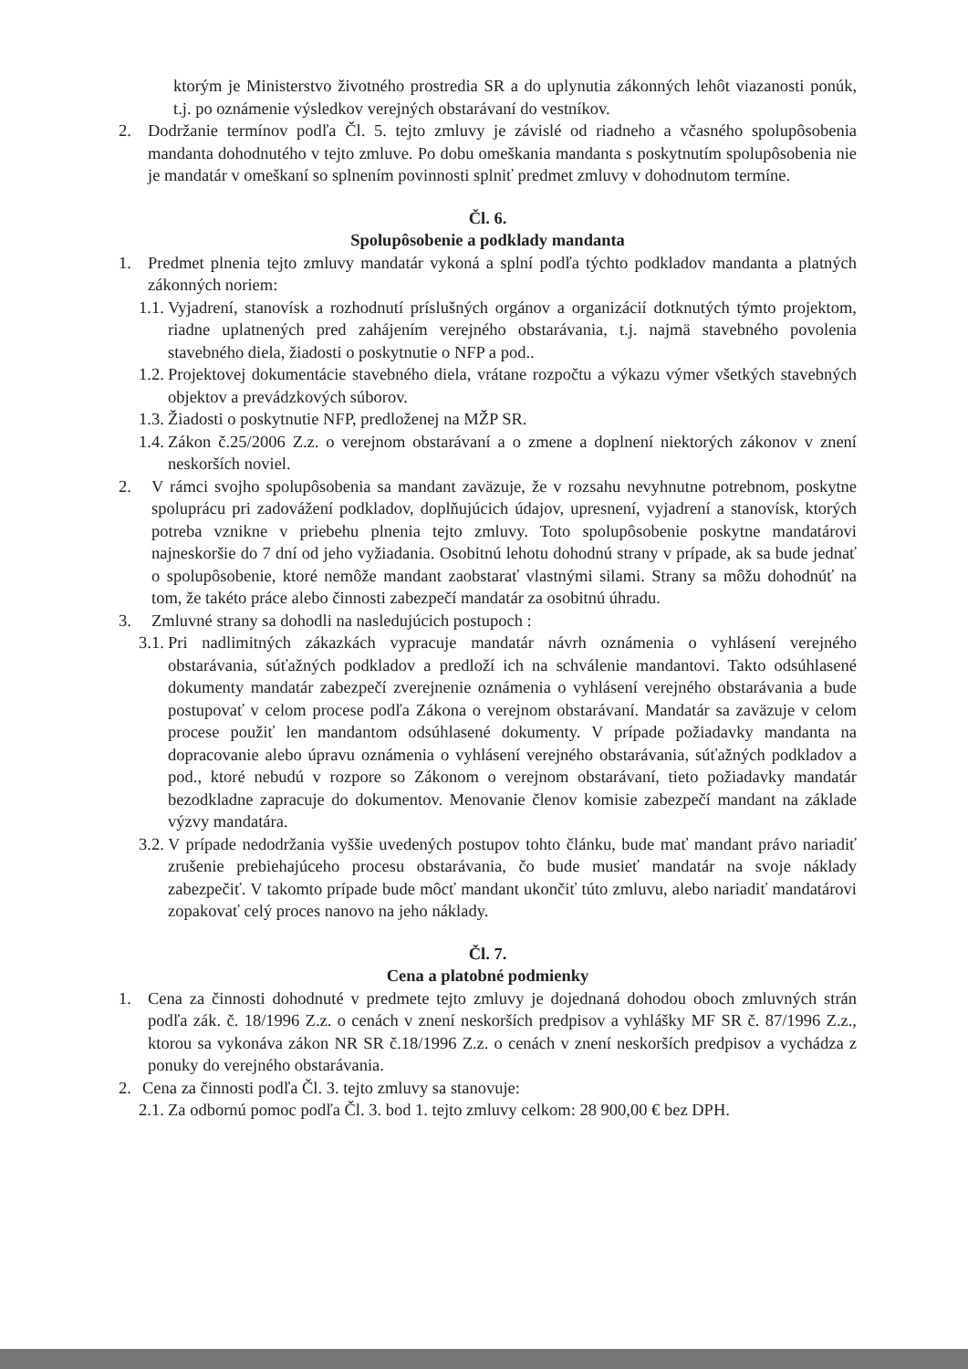ktorým je Ministerstvo životného prostredia SR a do uplynutia zákonných lehôt viazanosti ponúk, t.j. po oznámenie výsledkov verejných obstarávaní do vestníkov.
2. Dodržanie termínov podľa Čl. 5. tejto zmluvy je závislé od riadneho a včasného spolupôsobenia mandanta dohodnutého v tejto zmluve. Po dobu omeškania mandanta s poskytnutím spolupôsobenia nie je mandatár v omeškaní so splnením povinnosti splniť predmet zmluvy v dohodnutom termíne.
Čl. 6.
Spolupôsobenie a podklady mandanta
1. Predmet plnenia tejto zmluvy mandatár vykoná a splní podľa týchto podkladov mandanta a platných zákonných noriem:
1.1. Vyjadrení, stanovísk a rozhodnutí príslušných orgánov a organizácií dotknutých týmto projektom, riadne uplatnených pred zahájením verejného obstarávania, t.j. najmä stavebného povolenia stavebného diela, žiadosti o poskytnutie o NFP a pod..
1.2. Projektovej dokumentácie stavebného diela, vrátane rozpočtu a výkazu výmer všetkých stavebných objektov a prevádzkových súborov.
1.3. Žiadosti o poskytnutie NFP, predloženej na MŽP SR.
1.4. Zákon č.25/2006 Z.z. o verejnom obstarávaní a o zmene a doplnení niektorých zákonov v znení neskorších noviel.
2. V rámci svojho spolupôsobenia sa mandant zaväzuje, že v rozsahu nevyhnutne potrebnom, poskytne spoluprácu pri zadovážení podkladov, doplňujúcich údajov, upresnení, vyjadrení a stanovísk, ktorých potreba vznikne v priebehu plnenia tejto zmluvy. Toto spolupôsobenie poskytne mandatárovi najneskoršie do 7 dní od jeho vyžiadania. Osobitnú lehotu dohodnú strany v prípade, ak sa bude jednať o spolupôsobenie, ktoré nemôže mandant zaobstarať vlastnými silami. Strany sa môžu dohodnúť na tom, že takéto práce alebo činnosti zabezpečí mandatár za osobitnú úhradu.
3. Zmluvné strany sa dohodli na nasledujúcich postupoch :
3.1. Pri nadlimitných zákazkách vypracuje mandatár návrh oznámenia o vyhlásení verejného obstarávania, súťažných podkladov a predloží ich na schválenie mandantovi. Takto odsúhlasené dokumenty mandatár zabezpečí zverejnenie oznámenia o vyhlásení verejného obstarávania a bude postupovať v celom procese podľa Zákona o verejnom obstarávaní. Mandatár sa zaväzuje v celom procese použiť len mandantom odsúhlasené dokumenty. V prípade požiadavky mandanta na dopracovanie alebo úpravu oznámenia o vyhlásení verejného obstarávania, súťažných podkladov a pod., ktoré nebudú v rozpore so Zákonom o verejnom obstarávaní, tieto požiadavky mandatár bezodkladne zapracuje do dokumentov. Menovanie členov komisie zabezpečí mandant na základe výzvy mandatára.
3.2. V prípade nedodržania vyššie uvedených postupov tohto článku, bude mať mandant právo nariadiť zrušenie prebiehajúceho procesu obstarávania, čo bude musieť mandatár na svoje náklady zabezpečiť. V takomto prípade bude môcť mandant ukončiť túto zmluvu, alebo nariadiť mandatárovi zopakovať celý proces nanovo na jeho náklady.
Čl. 7.
Cena a platobné podmienky
1. Cena za činnosti dohodnuté v predmete tejto zmluvy je dojednaná dohodou oboch zmluvných strán podľa zák. č. 18/1996 Z.z. o cenách v znení neskorších predpisov a vyhlášky MF SR č. 87/1996 Z.z., ktorou sa vykonáva zákon NR SR č.18/1996 Z.z. o cenách v znení neskorších predpisov a vychádza z ponuky do verejného obstarávania.
2. Cena za činnosti podľa Čl. 3. tejto zmluvy sa stanovuje:
2.1. Za odbornú pomoc podľa Čl. 3. bod 1. tejto zmluvy celkom: 28 900,00 € bez DPH.